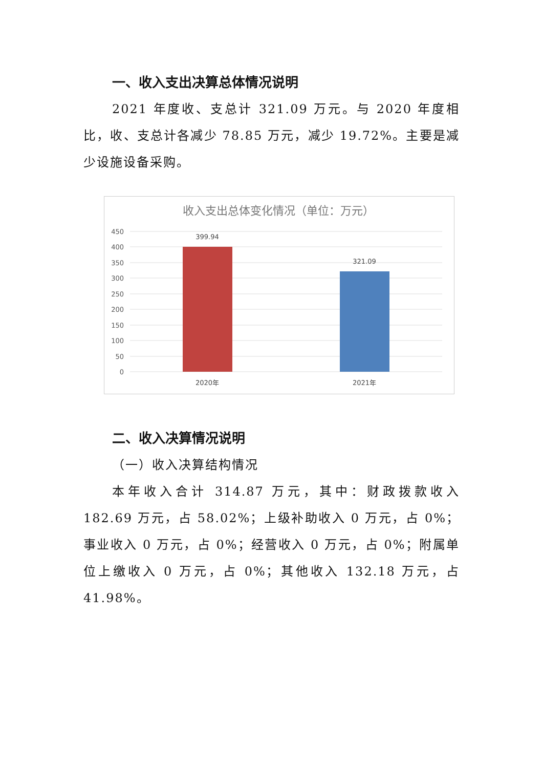一、收入支出决算总体情况说明
2021 年度收、支总计 321.09 万元。与 2020 年度相比，收、支总计各减少 78.85 万元，减少 19.72%。主要是减少设施设备采购。
收入支出总体变化情况（单位：万元）
450
400
350
300
250
200
150
100
50
0
399.94
321.09
2020年
2021年
二、收入决算情况说明
（一）收入决算结构情况
本年收入合计 314.87 万元，其中：财政拨款收入 182.69 万元，占 58.02%；上级补助收入 0 万元，占 0%；事业收入 0 万元，占 0%；经营收入 0 万元，占 0%；附属单位上缴收入 0 万元，占 0%；其他收入 132.18 万元，占 41.98%。